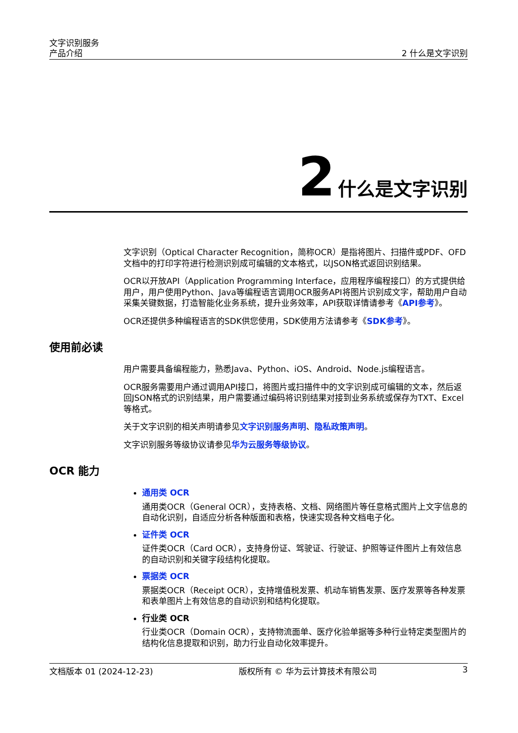文字识别服务
产品介绍
2 什么是文字识别
2 什么是文字识别
文字识别（Optical Character Recognition，简称OCR）是指将图片、扫描件或PDF、OFD文档中的打印字符进行检测识别成可编辑的文本格式，以JSON格式返回识别结果。
OCR以开放API（Application Programming Interface，应用程序编程接口）的方式提供给用户，用户使用Python、Java等编程语言调用OCR服务API将图片识别成文字，帮助用户自动采集关键数据，打造智能化业务系统，提升业务效率，API获取详情请参考《API参考》。
OCR还提供多种编程语言的SDK供您使用，SDK使用方法请参考《SDK参考》。
使用前必读
用户需要具备编程能力，熟悉Java、Python、iOS、Android、Node.js编程语言。
OCR服务需要用户通过调用API接口，将图片或扫描件中的文字识别成可编辑的文本，然后返回JSON格式的识别结果，用户需要通过编码将识别结果对接到业务系统或保存为TXT、Excel等格式。
关于文字识别的相关声明请参见文字识别服务声明、隐私政策声明。
文字识别服务等级协议请参见华为云服务等级协议。
OCR 能力
通用类 OCR
通用类OCR（General OCR），支持表格、文档、网络图片等任意格式图片上文字信息的自动化识别，自适应分析各种版面和表格，快速实现各种文档电子化。
证件类 OCR
证件类OCR（Card OCR），支持身份证、驾驶证、行驶证、护照等证件图片上有效信息的自动识别和关键字段结构化提取。
票据类 OCR
票据类OCR（Receipt OCR），支持增值税发票、机动车销售发票、医疗发票等各种发票和表单图片上有效信息的自动识别和结构化提取。
行业类 OCR
行业类OCR（Domain OCR），支持物流面单、医疗化验单据等多种行业特定类型图片的结构化信息提取和识别，助力行业自动化效率提升。
文档版本 01 (2024-12-23) 版权所有 © 华为云计算技术有限公司 3